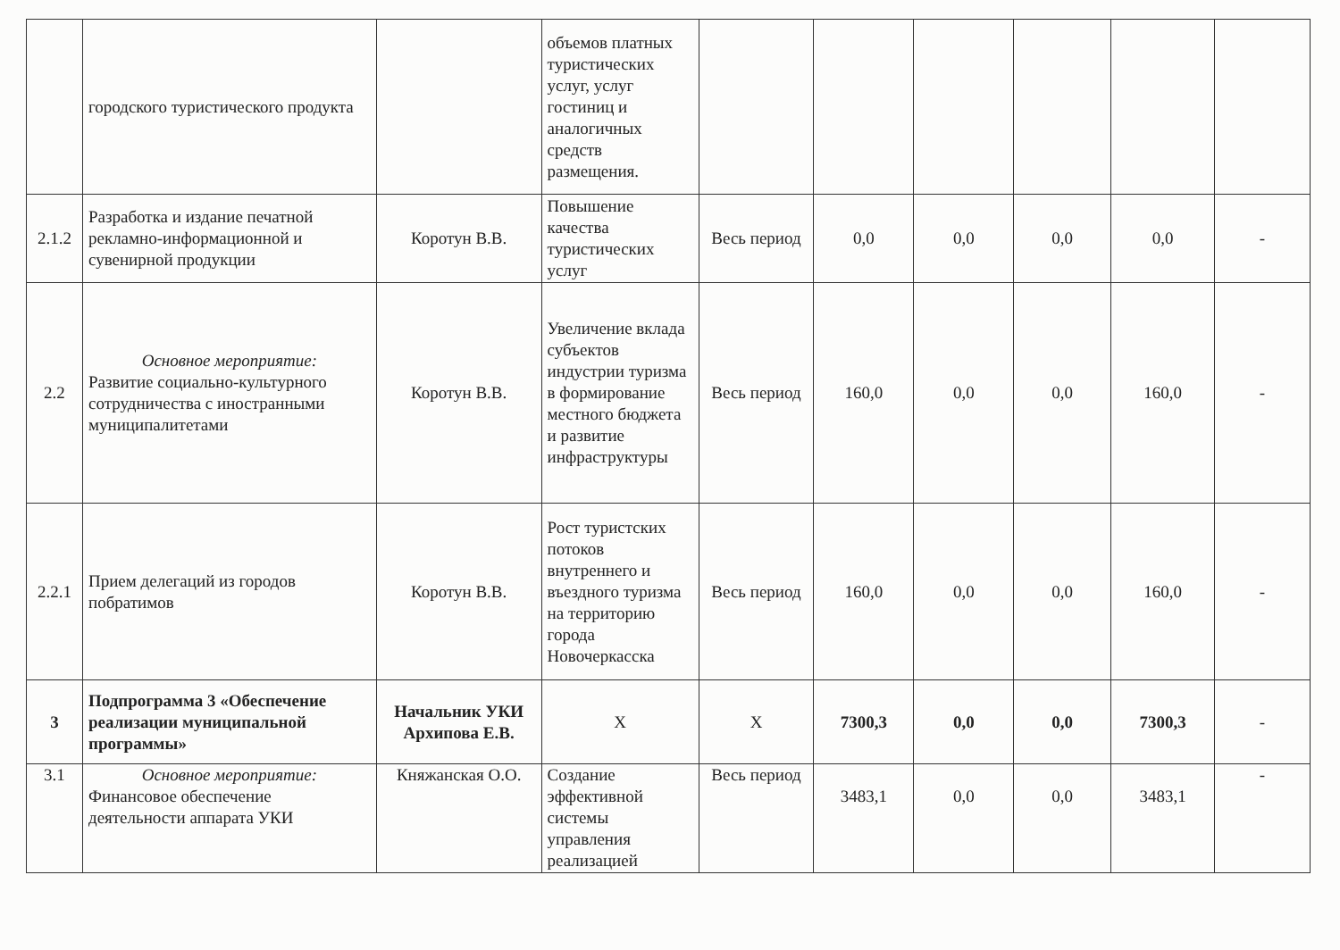| | городского туристического продукта | | объемов платных туристических услуг, услуг гостиниц и аналогичных средств размещения. | | | | | | |
| 2.1.2 | Разработка и издание печатной рекламно-информационной и сувенирной продукции | Коротун В.В. | Повышение качества туристических услуг | Весь период | 0,0 | 0,0 | 0,0 | 0,0 | - |
| 2.2 | Основное мероприятие: Развитие социально-культурного сотрудничества с иностранными муниципалитетами | Коротун В.В. | Увеличение вклада субъектов индустрии туризма в формирование местного бюджета и развитие инфраструктуры | Весь период | 160,0 | 0,0 | 0,0 | 160,0 | - |
| 2.2.1 | Прием делегаций из городов побратимов | Коротун В.В. | Рост туристских потоков внутреннего и въездного туризма на территорию города Новочеркасска | Весь период | 160,0 | 0,0 | 0,0 | 160,0 | - |
| 3 | Подпрограмма 3 «Обеспечение реализации муниципальной программы» | Начальник УКИ Архипова Е.В. | X | X | 7300,3 | 0,0 | 0,0 | 7300,3 | - |
| 3.1 | Основное мероприятие: Финансовое обеспечение деятельности аппарата УКИ | Княжанская О.О. | Создание эффективной системы управления реализацией | Весь период | 3483,1 | 0,0 | 0,0 | 3483,1 | - |